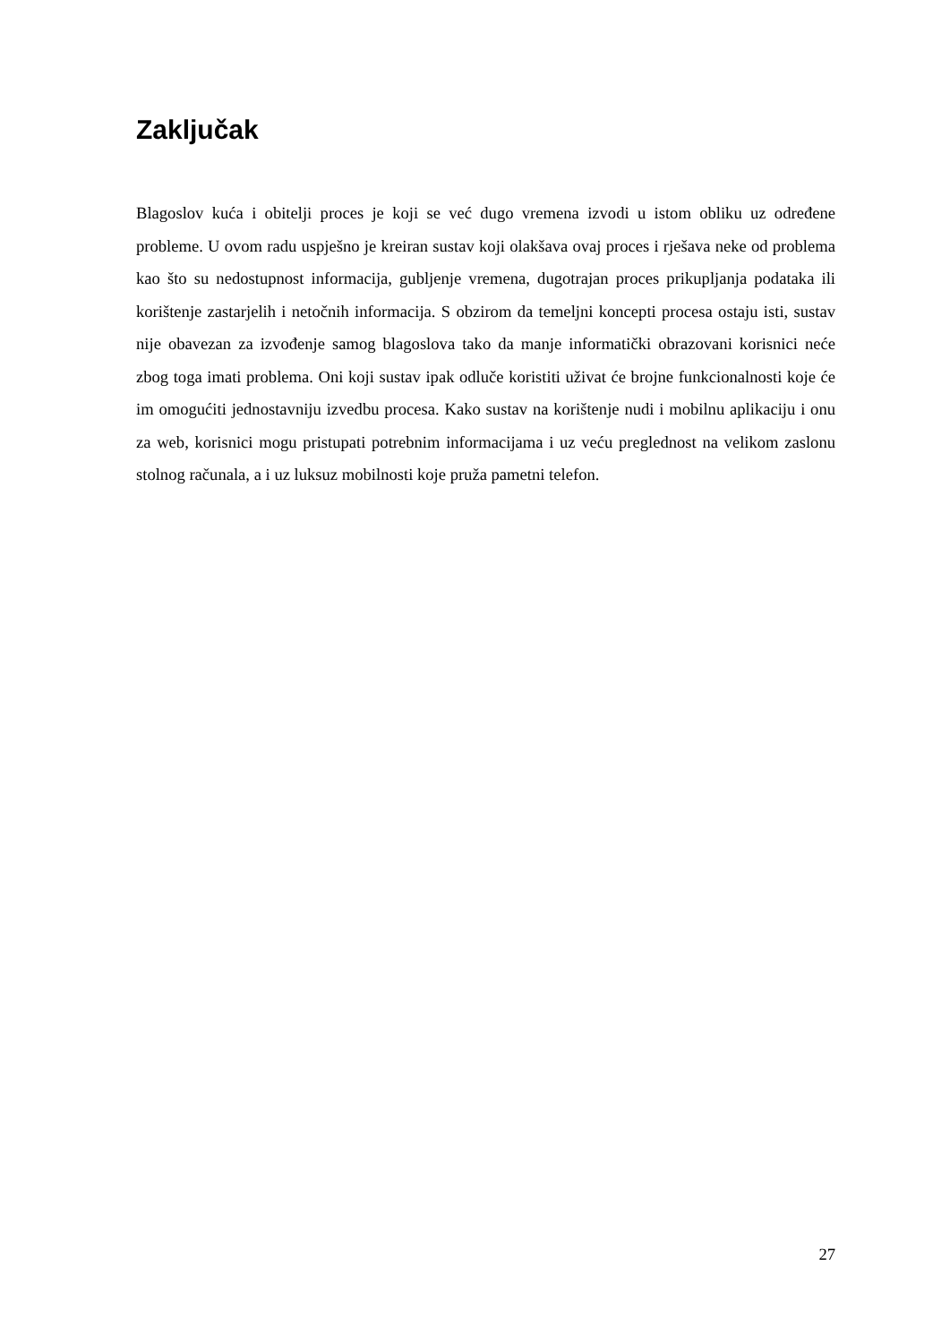Zaključak
Blagoslov kuća i obitelji proces je koji se već dugo vremena izvodi u istom obliku uz određene probleme. U ovom radu uspješno je kreiran sustav koji olakšava ovaj proces i rješava neke od problema kao što su nedostupnost informacija, gubljenje vremena, dugotrajan proces prikupljanja podataka ili korištenje zastarjelih i netočnih informacija. S obzirom da temeljni koncepti procesa ostaju isti, sustav nije obavezan za izvođenje samog blagoslova tako da manje informatički obrazovani korisnici neće zbog toga imati problema. Oni koji sustav ipak odluče koristiti uživat će brojne funkcionalnosti koje će im omogućiti jednostavniju izvedbu procesa. Kako sustav na korištenje nudi i mobilnu aplikaciju i onu za web, korisnici mogu pristupati potrebnim informacijama i uz veću preglednost na velikom zaslonu stolnog računala, a i uz luksuz mobilnosti koje pruža pametni telefon.
27